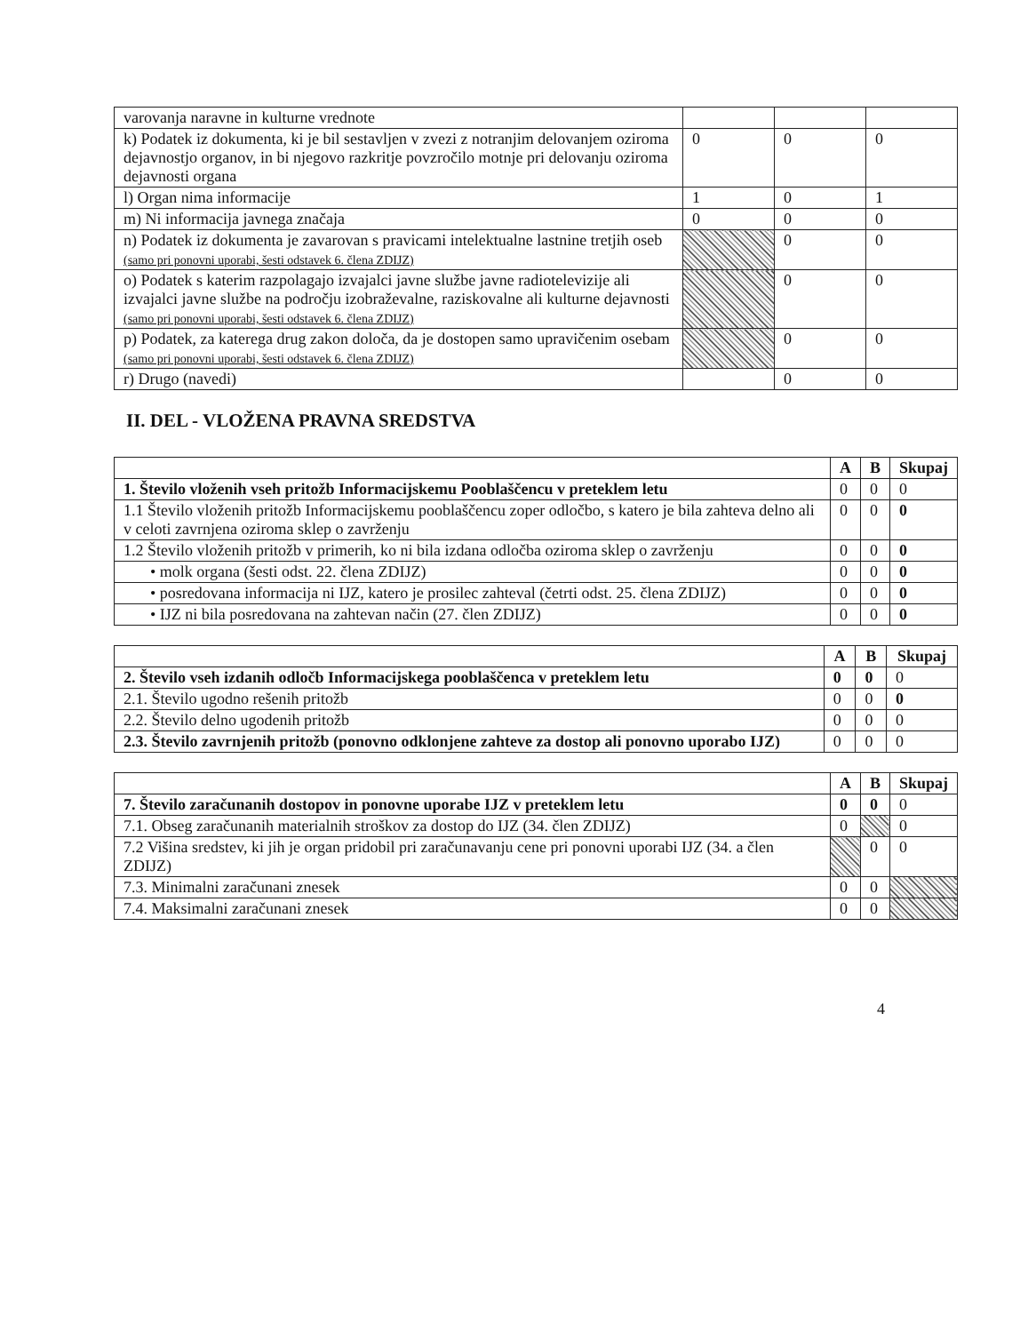| varovanja naravne in kulturne vrednote | | | |
| k) Podatek iz dokumenta, ki je bil sestavljen v zvezi z notranjim delovanjem oziroma dejavnostjo organov, in bi njegovo razkritje povzročilo motnje pri delovanju oziroma dejavnosti organa | 0 | 0 | 0 |
| l) Organ nima informacije | 1 | 0 | 1 |
| m) Ni informacija javnega značaja | 0 | 0 | 0 |
| n) Podatek iz dokumenta je zavarovan s pravicami intelektualne lastnine tretjih oseb (samo pri ponovni uporabi, šesti odstavek 6. člena ZDIJZ) | | 0 | 0 |
| o) Podatek s katerim razpolagajo izvajalci javne službe javne radiotelevizije ali izvajalci javne službe na področju izobraževalne, raziskovalne ali kulturne dejavnosti (samo pri ponovni uporabi, šesti odstavek 6. člena ZDIJZ) | | 0 | 0 |
| p) Podatek, za katerega drug zakon določa, da je dostopen samo upravičenim osebam (samo pri ponovni uporabi, šesti odstavek 6. člena ZDIJZ) | | 0 | 0 |
| r) Drugo (navedi) | | 0 | 0 |
II. DEL - VLOŽENA PRAVNA SREDSTVA
| | A | B | Skupaj |
| --- | --- | --- | --- |
| 1. Število vloženih vseh pritožb Informacijskemu Pooblaščencu v preteklem letu | 0 | 0 | 0 |
| 1.1 Število vloženih pritožb Informacijskemu pooblaščencu zoper odločbo, s katero je bila zahteva delno ali v celoti zavrnjena oziroma sklep o zavrženju | 0 | 0 | 0 |
| 1.2 Število vloženih pritožb v primerih, ko ni bila izdana odločba oziroma sklep o zavrženju | 0 | 0 | 0 |
| • molk organa (šesti odst. 22. člena ZDIJZ) | 0 | 0 | 0 |
| • posredovana informacija ni IJZ, katero je prosilec zahteval (četrti odst. 25. člena ZDIJZ) | 0 | 0 | 0 |
| • IJZ ni bila posredovana na zahtevan način (27. člen ZDIJZ) | 0 | 0 | 0 |
| | A | B | Skupaj |
| --- | --- | --- | --- |
| 2. Število vseh izdanih odločb Informacijskega pooblaščenca v preteklem letu | 0 | 0 | 0 |
| 2.1. Število ugodno rešenih pritožb | 0 | 0 | 0 |
| 2.2. Število delno ugodenih pritožb | 0 | 0 | 0 |
| 2.3. Število zavrnjenih pritožb (ponovno odklonjene zahteve za dostop ali ponovno uporabo IJZ) | 0 | 0 | 0 |
| | A | B | Skupaj |
| --- | --- | --- | --- |
| 7. Število zaračunanih dostopov in ponovne uporabe IJZ v preteklem letu | 0 | 0 | 0 |
| 7.1. Obseg zaračunanih materialnih stroškov za dostop do IJZ (34. člen ZDIJZ) | 0 | | 0 |
| 7.2 Višina sredstev, ki jih je organ pridobil pri zaračunavanju cene pri ponovni uporabi IJZ (34. a člen ZDIJZ) | | 0 | 0 |
| 7.3. Minimalni zaračunani znesek | 0 | 0 | |
| 7.4. Maksimalni zaračunani znesek | 0 | 0 | |
4